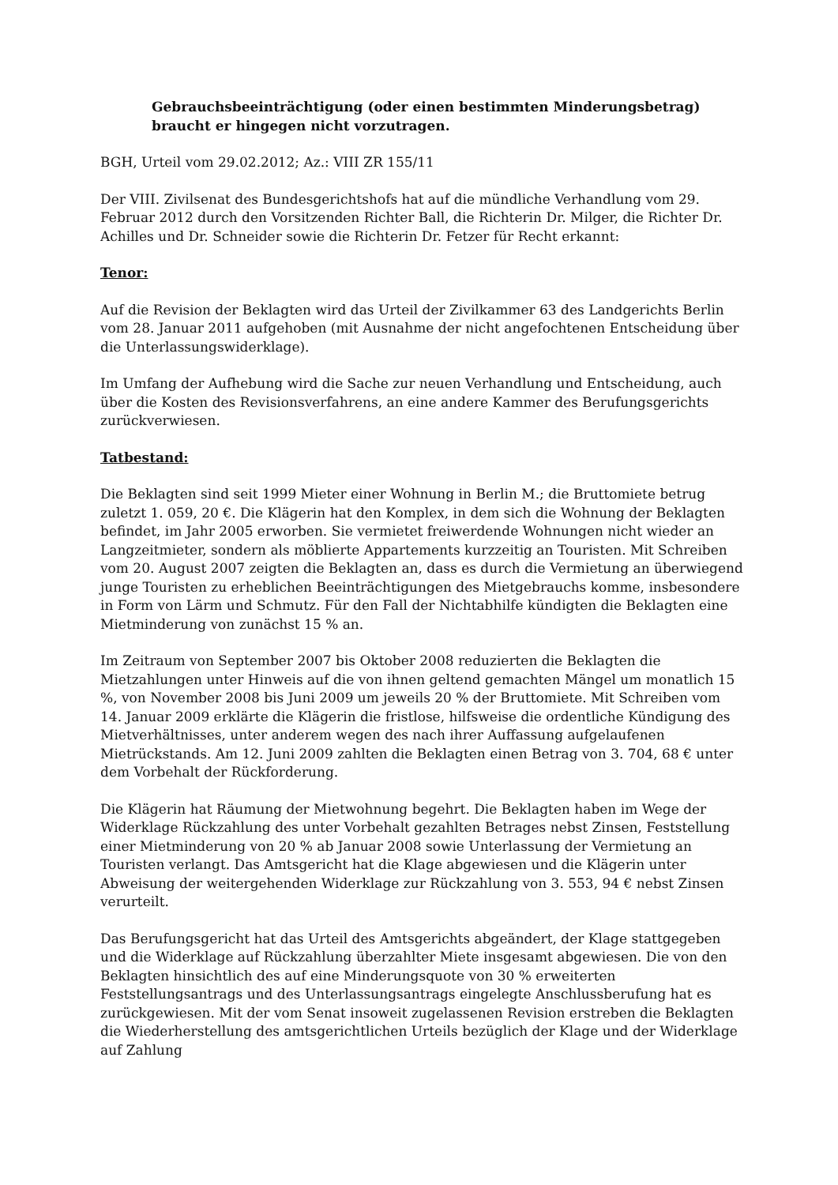Gebrauchsbeeinträchtigung (oder einen bestimmten Minderungsbetrag) braucht er hingegen nicht vorzutragen.
BGH, Urteil vom 29.02.2012; Az.: VIII ZR 155/11
Der VIII. Zivilsenat des Bundesgerichtshofs hat auf die mündliche Verhandlung vom 29. Februar 2012 durch den Vorsitzenden Richter Ball, die Richterin Dr. Milger, die Richter Dr. Achilles und Dr. Schneider sowie die Richterin Dr. Fetzer für Recht erkannt:
Tenor:
Auf die Revision der Beklagten wird das Urteil der Zivilkammer 63 des Landgerichts Berlin vom 28. Januar 2011 aufgehoben (mit Ausnahme der nicht angefochtenen Entscheidung über die Unterlassungswiderklage).
Im Umfang der Aufhebung wird die Sache zur neuen Verhandlung und Entscheidung, auch über die Kosten des Revisionsverfahrens, an eine andere Kammer des Berufungsgerichts zurückverwiesen.
Tatbestand:
Die Beklagten sind seit 1999 Mieter einer Wohnung in Berlin M.; die Bruttomiete betrug zuletzt 1. 059, 20 €. Die Klägerin hat den Komplex, in dem sich die Wohnung der Beklagten befindet, im Jahr 2005 erworben. Sie vermietet freiwerdende Wohnungen nicht wieder an Langzeitmieter, sondern als möblierte Appartements kurzzeitig an Touristen. Mit Schreiben vom 20. August 2007 zeigten die Beklagten an, dass es durch die Vermietung an überwiegend junge Touristen zu erheblichen Beeinträchtigungen des Mietgebrauchs komme, insbesondere in Form von Lärm und Schmutz. Für den Fall der Nichtabhilfe kündigten die Beklagten eine Mietminderung von zunächst 15 % an.
Im Zeitraum von September 2007 bis Oktober 2008 reduzierten die Beklagten die Mietzahlungen unter Hinweis auf die von ihnen geltend gemachten Mängel um monatlich 15 %, von November 2008 bis Juni 2009 um jeweils 20 % der Bruttomiete. Mit Schreiben vom 14. Januar 2009 erklärte die Klägerin die fristlose, hilfsweise die ordentliche Kündigung des Mietverhältnisses, unter anderem wegen des nach ihrer Auffassung aufgelaufenen Mietrückstands. Am 12. Juni 2009 zahlten die Beklagten einen Betrag von 3. 704, 68 € unter dem Vorbehalt der Rückforderung.
Die Klägerin hat Räumung der Mietwohnung begehrt. Die Beklagten haben im Wege der Widerklage Rückzahlung des unter Vorbehalt gezahlten Betrages nebst Zinsen, Feststellung einer Mietminderung von 20 % ab Januar 2008 sowie Unterlassung der Vermietung an Touristen verlangt. Das Amtsgericht hat die Klage abgewiesen und die Klägerin unter Abweisung der weitergehenden Widerklage zur Rückzahlung von 3. 553, 94 € nebst Zinsen verurteilt.
Das Berufungsgericht hat das Urteil des Amtsgerichts abgeändert, der Klage stattgegeben und die Widerklage auf Rückzahlung überzahlter Miete insgesamt abgewiesen. Die von den Beklagten hinsichtlich des auf eine Minderungsquote von 30 % erweiterten Feststellungsantrags und des Unterlassungsantrags eingelegte Anschlussberufung hat es zurückgewiesen. Mit der vom Senat insoweit zugelassenen Revision erstreben die Beklagten die Wiederherstellung des amtsgerichtlichen Urteils bezüglich der Klage und der Widerklage auf Zahlung